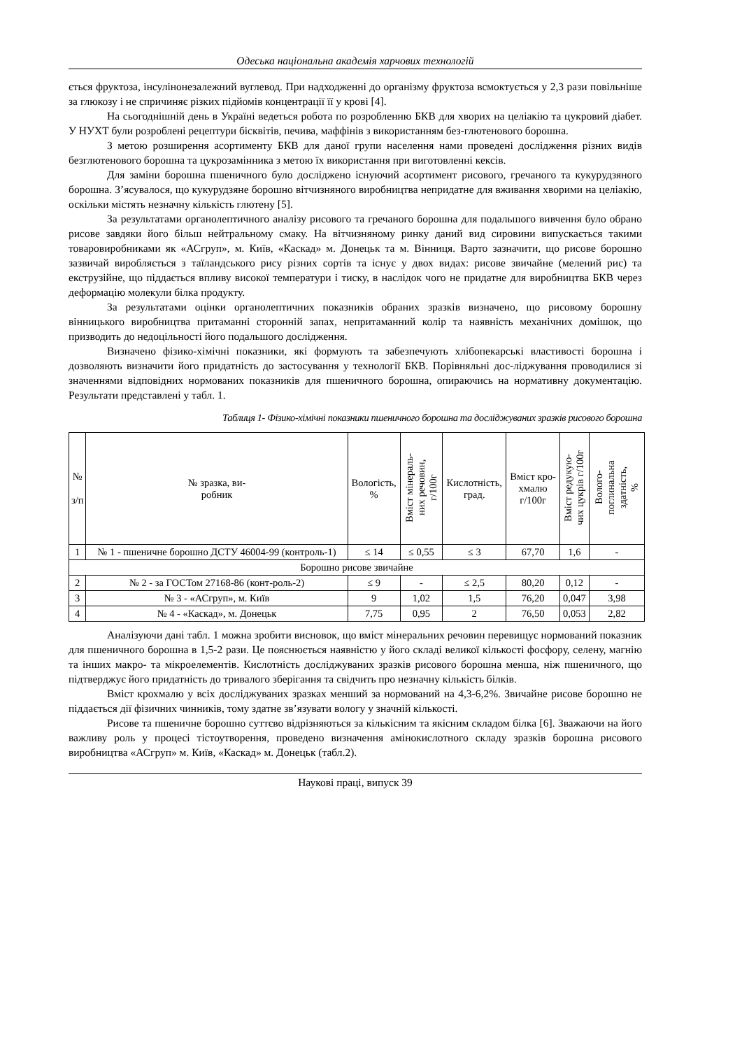Одеська національна академія харчових технологій
ється фруктоза, інсулінонезалежний вуглевод. При надходженні до організму фруктоза всмоктується у 2,3 рази повільніше за глюкозу і не спричиняє різких підйомів концентрації її у крові [4].
На сьогоднішній день в Україні ведеться робота по розробленню БКВ для хворих на целіакію та цукровий діабет. У НУХТ були розроблені рецептури бісквітів, печива, маффінів з використанням без-глютенового борошна.
З метою розширення асортименту БКВ для даної групи населення нами проведені дослідження різних видів безглютенового борошна та цукрозамінника з метою їх використання при виготовленні кексів.
Для заміни борошна пшеничного було досліджено існуючий асортимент рисового, гречаного та кукурудзяного борошна. З’ясувалося, що кукурудзяне борошно вітчизняного виробництва непридатне для вживання хворими на целіакію, оскільки містять незначну кількість глютену [5].
За результатами органолептичного аналізу рисового та гречаного борошна для подальшого вивчення було обрано рисове завдяки його більш нейтральному смаку. На вітчизняному ринку даний вид сировини випускається такими товаровиробниками як «АСгруп», м. Київ, «Каскад» м. Донецьк та м. Вінниця. Варто зазначити, що рисове борошно зазвичай виробляється з таїландського рису різних сортів та існує у двох видах: рисове звичайне (мелений рис) та екструзійне, що піддається впливу високої температури і тиску, в наслідок чого не придатне для виробництва БКВ через деформацію молекули білка продукту.
За результатами оцінки органолептичних показників обраних зразків визначено, що рисовому борошну вінницького виробництва притаманні сторонній запах, непритаманний колір та наявність механічних домішок, що призводить до недоцільності його подальшого дослідження.
Визначено фізико-хімічні показники, які формують та забезпечують хлібопекарські властивості борошна і дозволяють визначити його придатність до застосування у технології БКВ. Порівняльні дос-ліджування проводилися зі значеннями відповідних нормованих показників для пшеничного борошна, опираючись на нормативну документацію. Результати представлені у табл. 1.
Таблиця 1- Фізико-хімічні показники пшеничного борошна та досліджуваних зразків рисового борошна
| № з/п | № зразка, ви- робник | Вологість, % | Вміст мінераль- них речовин, г/100г | Кислотність, град. | Вміст кро- хмалю г/100г | Вміст редукую- чих цукрів г/100г | Волого- поглинальна здатність, % |
| --- | --- | --- | --- | --- | --- | --- | --- |
| 1 | № 1 - пшеничне борошно ДСТУ 46004-99 (контроль-1) | ≤ 14 | ≤ 0,55 | ≤ 3 | 67,70 | 1,6 | - |
| Борошно рисове звичайне | | | | | | | |
| 2 | № 2 - за ГОСТом 27168-86 (конт-роль-2) | ≤ 9 | - | ≤ 2,5 | 80,20 | 0,12 | - |
| 3 | № 3 - «АСгруп», м. Київ | 9 | 1,02 | 1,5 | 76,20 | 0,047 | 3,98 |
| 4 | № 4 - «Каскад», м. Донецьк | 7,75 | 0,95 | 2 | 76,50 | 0,053 | 2,82 |
Аналізуючи дані табл. 1 можна зробити висновок, що вміст мінеральних речовин перевищує нормований показник для пшеничного борошна в 1,5-2 рази. Це пояснюється наявністю у його складі великої кількості фосфору, селену, магнію та інших макро- та мікроелементів. Кислотність досліджуваних зразків рисового борошна менша, ніж пшеничного, що підтверджує його придатність до тривалого зберігання та свідчить про незначну кількість білків.
Вміст крохмалю у всіх досліджуваних зразках менший за нормований на 4,3-6,2%. Звичайне рисове борошно не піддається дії фізичних чинників, тому здатне зв’язувати вологу у значній кількості.
Рисове та пшеничне борошно суттєво відрізняються за кількісним та якісним складом білка [6]. Зважаючи на його важливу роль у процесі тістоутворення, проведено визначення амінокислотного складу зразків борошна рисового виробництва «АСгруп» м. Київ, «Каскад» м. Донецьк (табл.2).
Наукові праці, випуск 39